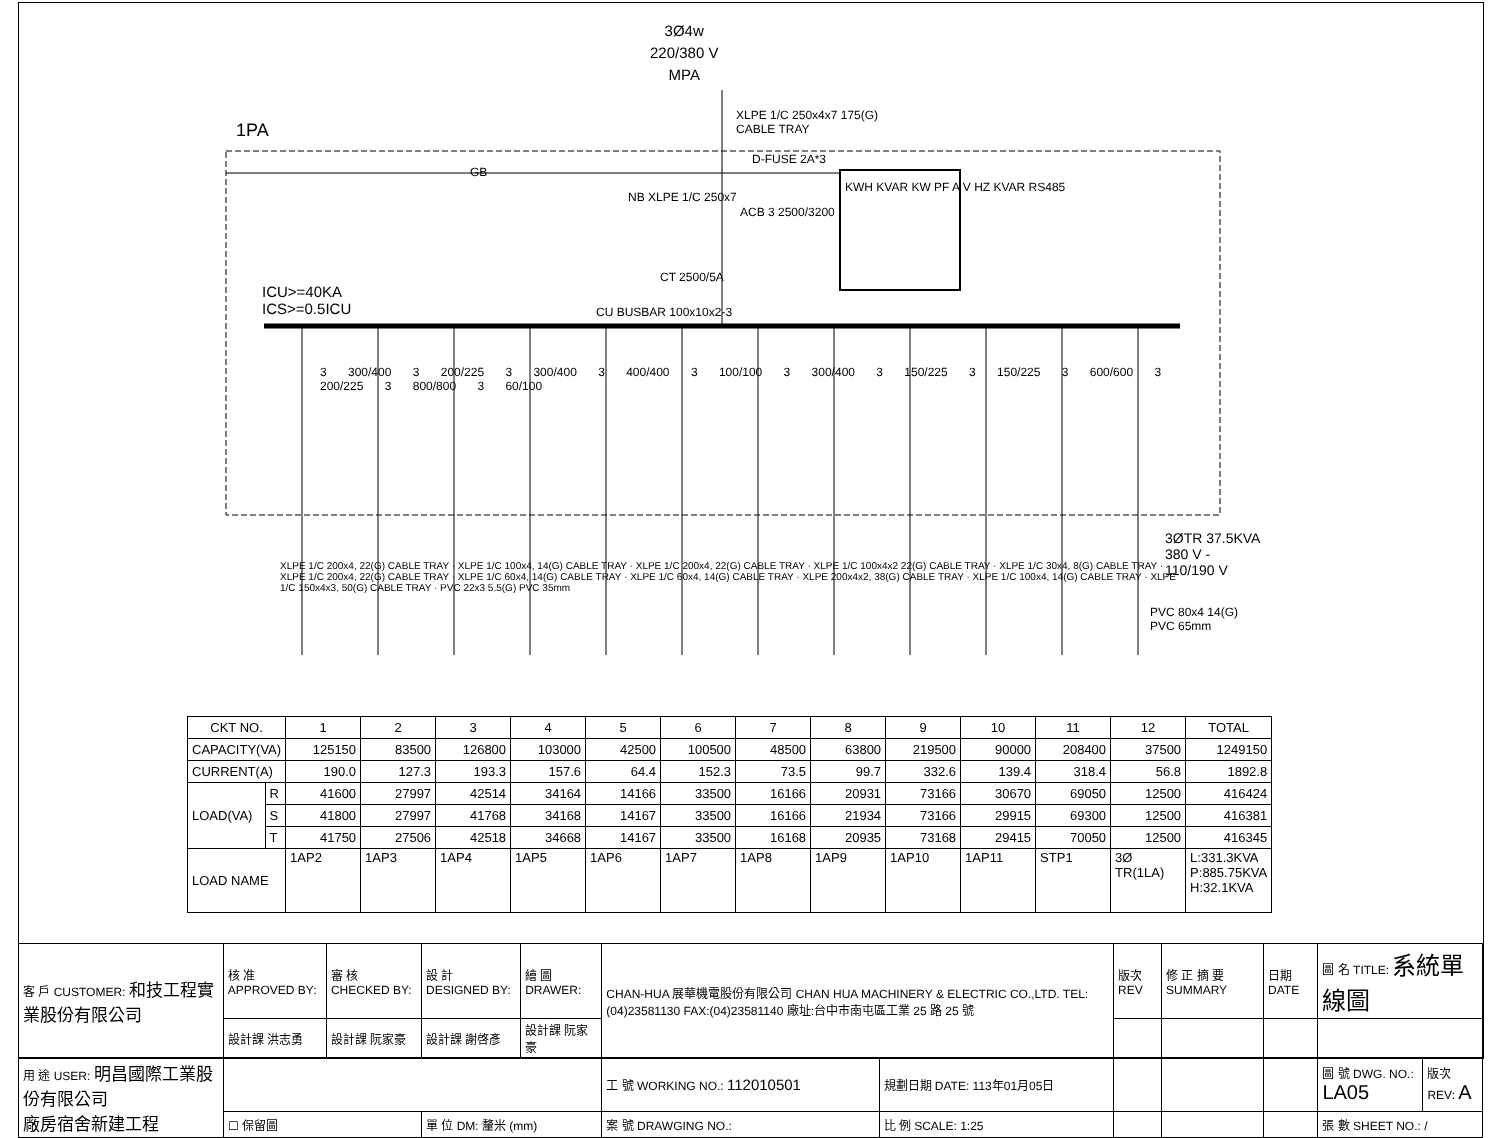3Ø4w
220/380 V
MPA
XLPE 1/C 250x4x7 175(G)
CABLE TRAY
1PA
D-FUSE 2A*3
GB
NB XLPE 1/C 250x7
ACB 3 2500/3200
KWH KVAR KW PF A V HZ KVAR RS485
CT 2500/5A
ICU>=40KA
ICS>=0.5ICU
CU BUSBAR 100x10x2-3
3 300/400 3 200/225 3 300/400 3 400/400 3 100/100 3 300/400 3 150/225 3 150/225 3 600/600 3 200/225 3 800/800 3 60/100
3ØTR 37.5KVA
380 V -
110/190 V
PVC 80x4 14(G)
PVC 65mm
XLPE 1/C 200x4, 22(G) CABLE TRAY · XLPE 1/C 100x4, 14(G) CABLE TRAY · XLPE 1/C 200x4, 22(G) CABLE TRAY · XLPE 1/C 100x4x2 22(G) CABLE TRAY · XLPE 1/C 30x4, 8(G) CABLE TRAY · XLPE 1/C 200x4, 22(G) CABLE TRAY · XLPE 1/C 60x4, 14(G) CABLE TRAY · XLPE 1/C 60x4, 14(G) CABLE TRAY · XLPE 200x4x2, 38(G) CABLE TRAY · XLPE 1/C 100x4, 14(G) CABLE TRAY · XLPE 1/C 150x4x3, 50(G) CABLE TRAY · PVC 22x3 5.5(G) PVC 35mm
| CKT NO. | | 1 | 2 | 3 | 4 | 5 | 6 | 7 | 8 | 9 | 10 | 11 | 12 | TOTAL |
| --- | --- | --- | --- | --- | --- | --- | --- | --- | --- | --- | --- | --- | --- | --- |
| CAPACITY(VA) | | 125150 | 83500 | 126800 | 103000 | 42500 | 100500 | 48500 | 63800 | 219500 | 90000 | 208400 | 37500 | 1249150 |
| CURRENT(A) | | 190.0 | 127.3 | 193.3 | 157.6 | 64.4 | 152.3 | 73.5 | 99.7 | 332.6 | 139.4 | 318.4 | 56.8 | 1892.8 |
| LOAD(VA) | R | 41600 | 27997 | 42514 | 34164 | 14166 | 33500 | 16166 | 20931 | 73166 | 30670 | 69050 | 12500 | 416424 |
| | S | 41800 | 27997 | 41768 | 34168 | 14167 | 33500 | 16166 | 21934 | 73166 | 29915 | 69300 | 12500 | 416381 |
| | T | 41750 | 27506 | 42518 | 34668 | 14167 | 33500 | 16168 | 20935 | 73168 | 29415 | 70050 | 12500 | 416345 |
| LOAD NAME | | 1AP2 | 1AP3 | 1AP4 | 1AP5 | 1AP6 | 1AP7 | 1AP8 | 1AP9 | 1AP10 | 1AP11 | STP1 | 3Ø TR(1LA) | L:331.3KVA P:885.75KVA H:32.1KVA |
| 客 戶 CUSTOMER: 和技工程實業股份有限公司 | 核 准 APPROVED BY: | 審 核 CHECKED BY: | 設 計 DESIGNED BY: | 繪 圖 DRAWER: | CHAN-HUA 展華機電股份有限公司 CHAN HUA MACHINERY & ELECTRIC CO.,LTD. TEL:(04)23581130 FAX:(04)23581140 廠址:台中市南屯區工業 25 路 25 號 | | 版次 REV | 修 正 摘 要 SUMMARY | 日期 DATE | 圖 名 TITLE: 系統單線圖 | |
| | 設計課 洪志勇 | 設計課 阮家豪 | 設計課 謝啓彥 | 設計課 阮家豪 | | | | | | | |
| 用 途 USER: 明昌國際工業股份有限公司 廠房宿舍新建工程 | | | | | 工 號 WORKING NO.: 112010501 | 規劃日期 DATE: 113年01月05日 | | | | 圖 號 DWG. NO.: LA05 | 版次 REV: A |
| | ☐ 保留圖 | | 單 位 DM: 釐米 (mm) | | 案 號 DRAWGING NO.: | 比 例 SCALE: 1:25 | | | | 張 數 SHEET NO.: / | |